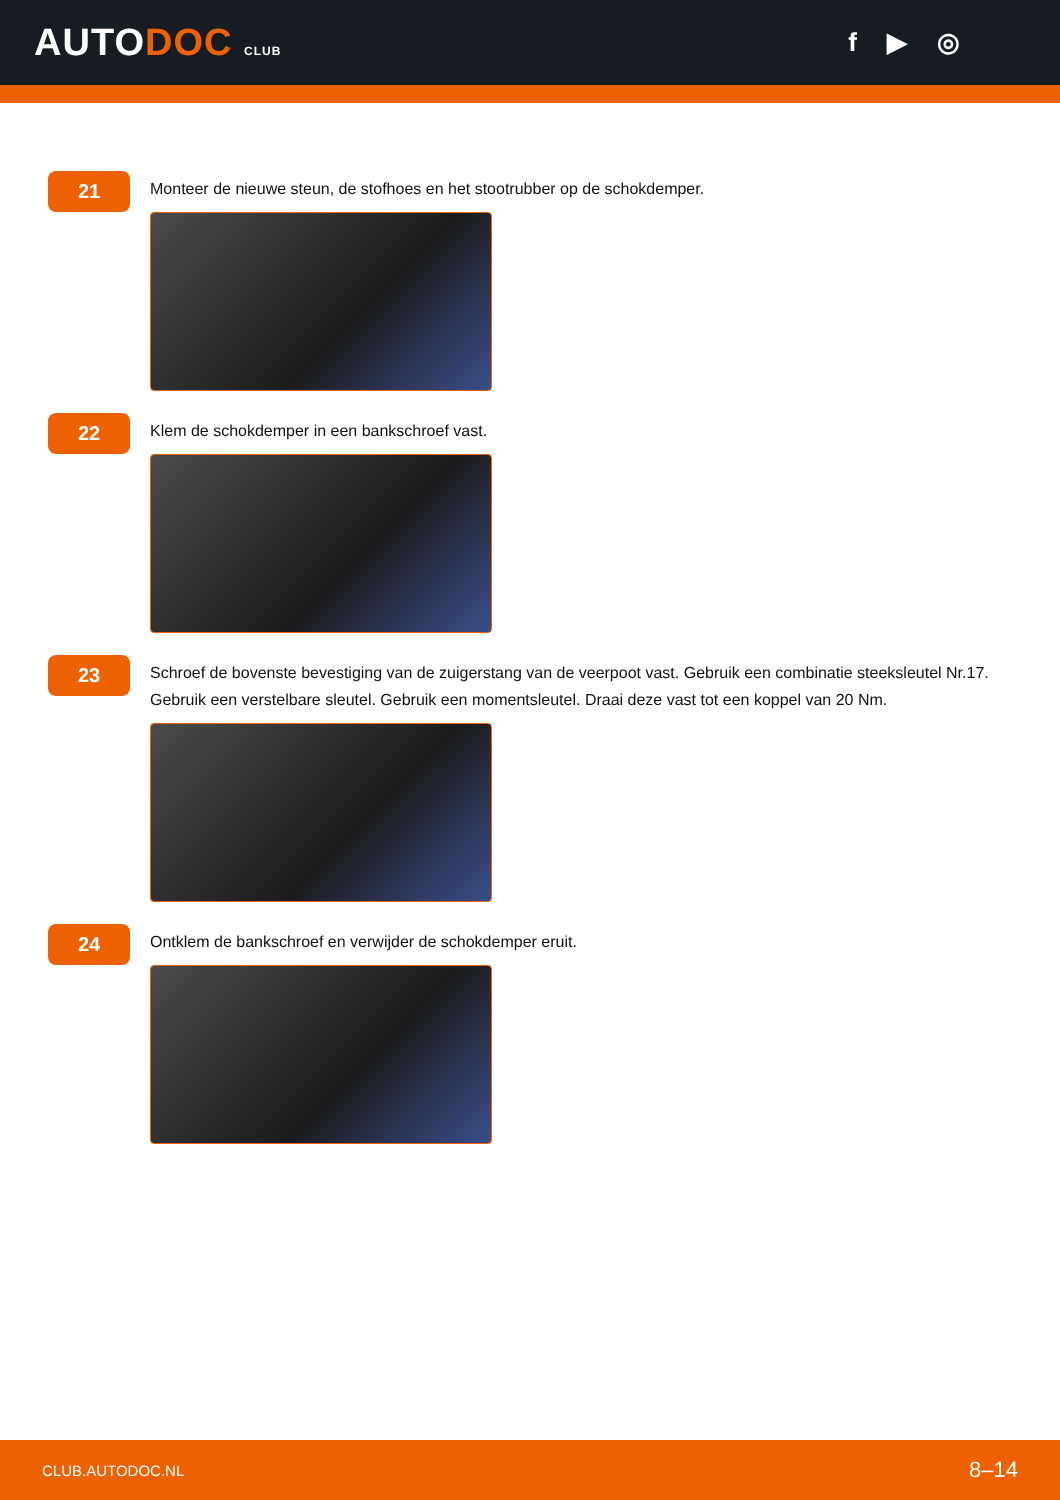AUTODOC CLUB
f ▶ ◎
21
Monteer de nieuwe steun, de stofhoes en het stootrubber op de schokdemper.
22
Klem de schokdemper in een bankschroef vast.
23
Schroef de bovenste bevestiging van de zuigerstang van de veerpoot vast. Gebruik een combinatie steeksleutel Nr.17. Gebruik een verstelbare sleutel. Gebruik een momentsleutel. Draai deze vast tot een koppel van 20 Nm.
24
Ontklem de bankschroef en verwijder de schokdemper eruit.
CLUB.AUTODOC.NL 8–14